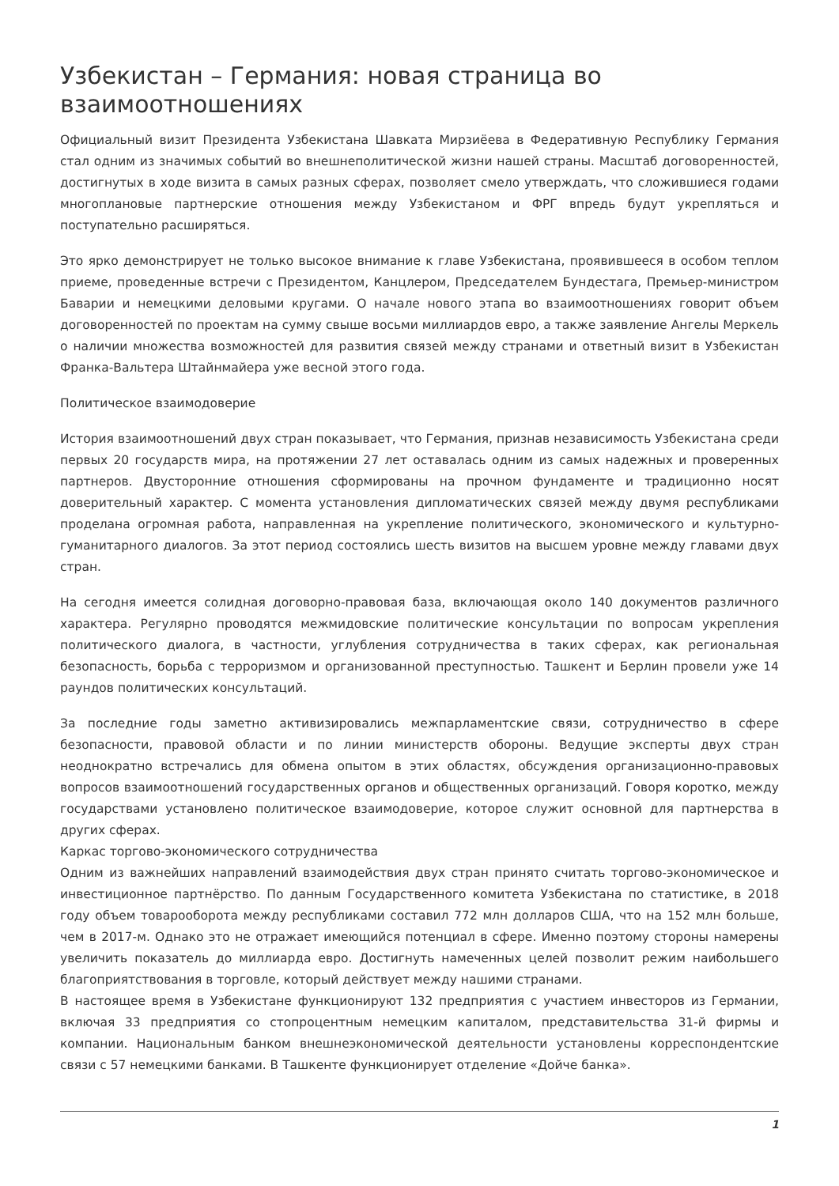Узбекистан – Германия: новая страница во взаимоотношениях
Официальный визит Президента Узбекистана Шавката Мирзиёева в Федеративную Республику Германия стал одним из значимых событий во внешнеполитической жизни нашей страны. Масштаб договоренностей, достигнутых в ходе визита в самых разных сферах, позволяет смело утверждать, что сложившиеся годами многоплановые партнерские отношения между Узбекистаном и ФРГ впредь будут укрепляться и поступательно расширяться.
Это ярко демонстрирует не только высокое внимание к главе Узбекистана, проявившееся в особом теплом приеме, проведенные встречи с Президентом, Канцлером, Председателем Бундестага, Премьер-министром Баварии и немецкими деловыми кругами. О начале нового этапа во взаимоотношениях говорит объем договоренностей по проектам на сумму свыше восьми миллиардов евро, а также заявление Ангелы Меркель о наличии множества возможностей для развития связей между странами и ответный визит в Узбекистан Франка-Вальтера Штайнмайера уже весной этого года.
Политическое взаимодоверие
История взаимоотношений двух стран показывает, что Германия, признав независимость Узбекистана среди первых 20 государств мира, на протяжении 27 лет оставалась одним из самых надежных и проверенных партнеров. Двусторонние отношения сформированы на прочном фундаменте и традиционно носят доверительный характер. С момента установления дипломатических связей между двумя республиками проделана огромная работа, направленная на укрепление политического, экономического и культурно-гуманитарного диалогов. За этот период состоялись шесть визитов на высшем уровне между главами двух стран.
На сегодня имеется солидная договорно-правовая база, включающая около 140 документов различного характера. Регулярно проводятся межмидовские политические консультации по вопросам укрепления политического диалога, в частности, углубления сотрудничества в таких сферах, как региональная безопасность, борьба с терроризмом и организованной преступностью. Ташкент и Берлин провели уже 14 раундов политических консультаций.
За последние годы заметно активизировались межпарламентские связи, сотрудничество в сфере безопасности, правовой области и по линии министерств обороны. Ведущие эксперты двух стран неоднократно встречались для обмена опытом в этих областях, обсуждения организационно-правовых вопросов взаимоотношений государственных органов и общественных организаций. Говоря коротко, между государствами установлено политическое взаимодоверие, которое служит основной для партнерства в других сферах.
Каркас торгово-экономического сотрудничества
Одним из важнейших направлений взаимодействия двух стран принято считать торгово-экономическое и инвестиционное партнёрство. По данным Государственного комитета Узбекистана по статистике, в 2018 году объем товарооборота между республиками составил 772 млн долларов США, что на 152 млн больше, чем в 2017-м. Однако это не отражает имеющийся потенциал в сфере. Именно поэтому стороны намерены увеличить показатель до миллиарда евро. Достигнуть намеченных целей позволит режим наибольшего благоприятствования в торговле, который действует между нашими странами.
В настоящее время в Узбекистане функционируют 132 предприятия с участием инвесторов из Германии, включая 33 предприятия со стопроцентным немецким капиталом, представительства 31-й фирмы и компании. Национальным банком внешнеэкономической деятельности установлены корреспондентские связи с 57 немецкими банками. В Ташкенте функционирует отделение «Дойче банка».
1